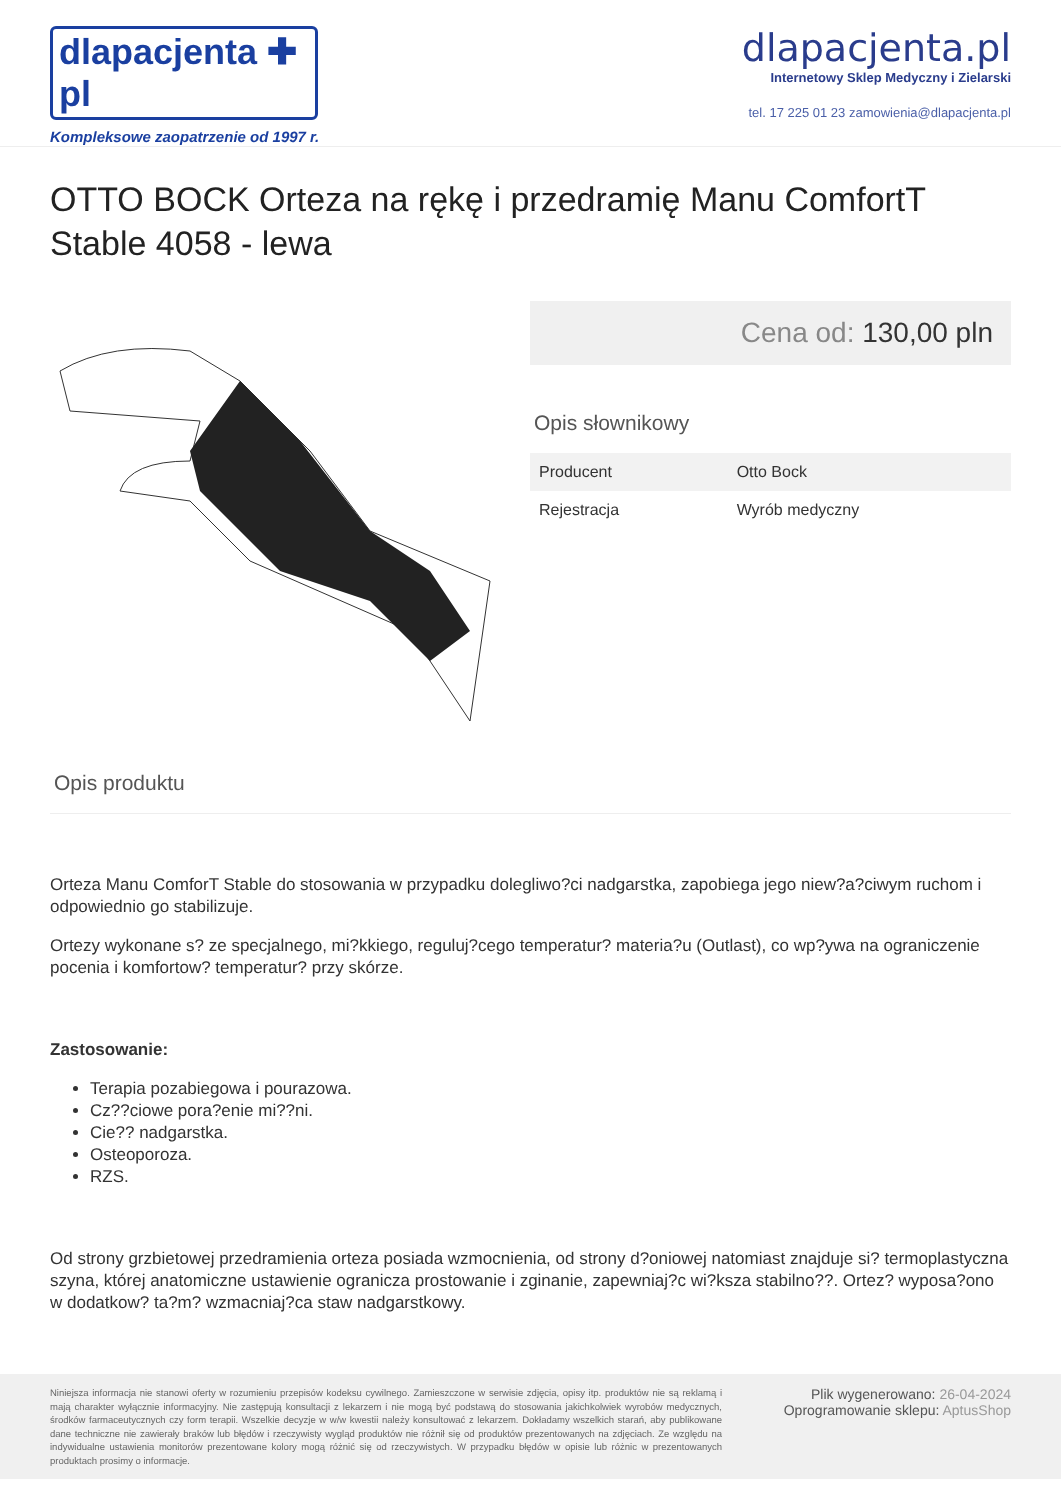dlapacjenta ✚ pl
Kompleksowe zaopatrzenie od 1997 r.
dlapacjenta.pl
Internetowy Sklep Medyczny i Zielarski
tel. 17 225 01 23 zamowienia@dlapacjenta.pl
OTTO BOCK Orteza na rękę i przedramię Manu ComfortT Stable 4058 - lewa
Cena od: 130,00 pln
Opis słownikowy
| Producent | Otto Bock |
| Rejestracja | Wyrób medyczny |
Opis produktu
Orteza Manu ComforT Stable do stosowania w przypadku dolegliwo?ci nadgarstka, zapobiega jego niew?a?ciwym ruchom i odpowiednio go stabilizuje.
Ortezy wykonane s? ze specjalnego, mi?kkiego, reguluj?cego temperatur? materia?u (Outlast), co wp?ywa na ograniczenie pocenia i komfortow? temperatur? przy skórze.
Zastosowanie:
Terapia pozabiegowa i pourazowa.
Cz??ciowe pora?enie mi??ni.
Cie?? nadgarstka.
Osteoporoza.
RZS.
Od strony grzbietowej przedramienia orteza posiada wzmocnienia, od strony d?oniowej natomiast znajduje si? termoplastyczna szyna, której anatomiczne ustawienie ogranicza prostowanie i zginanie, zapewniaj?c wi?ksza stabilno??. Ortez? wyposa?ono w dodatkow? ta?m? wzmacniaj?ca staw nadgarstkowy.
Niniejsza informacja nie stanowi oferty w rozumieniu przepisów kodeksu cywilnego. Zamieszczone w serwisie zdjęcia, opisy itp. produktów nie są reklamą i mają charakter wyłącznie informacyjny. Nie zastępują konsultacji z lekarzem i nie mogą być podstawą do stosowania jakichkolwiek wyrobów medycznych, środków farmaceutycznych czy form terapii. Wszelkie decyzje w w/w kwestii należy konsultować z lekarzem. Dokładamy wszelkich starań, aby publikowane dane techniczne nie zawierały braków lub błędów i rzeczywisty wygląd produktów nie różnił się od produktów prezentowanych na zdjęciach. Ze względu na indywidualne ustawienia monitorów prezentowane kolory mogą różnić się od rzeczywistych. W przypadku błędów w opisie lub różnic w prezentowanych produktach prosimy o informacje.
Plik wygenerowano: 26-04-2024
Oprogramowanie sklepu: AptusShop